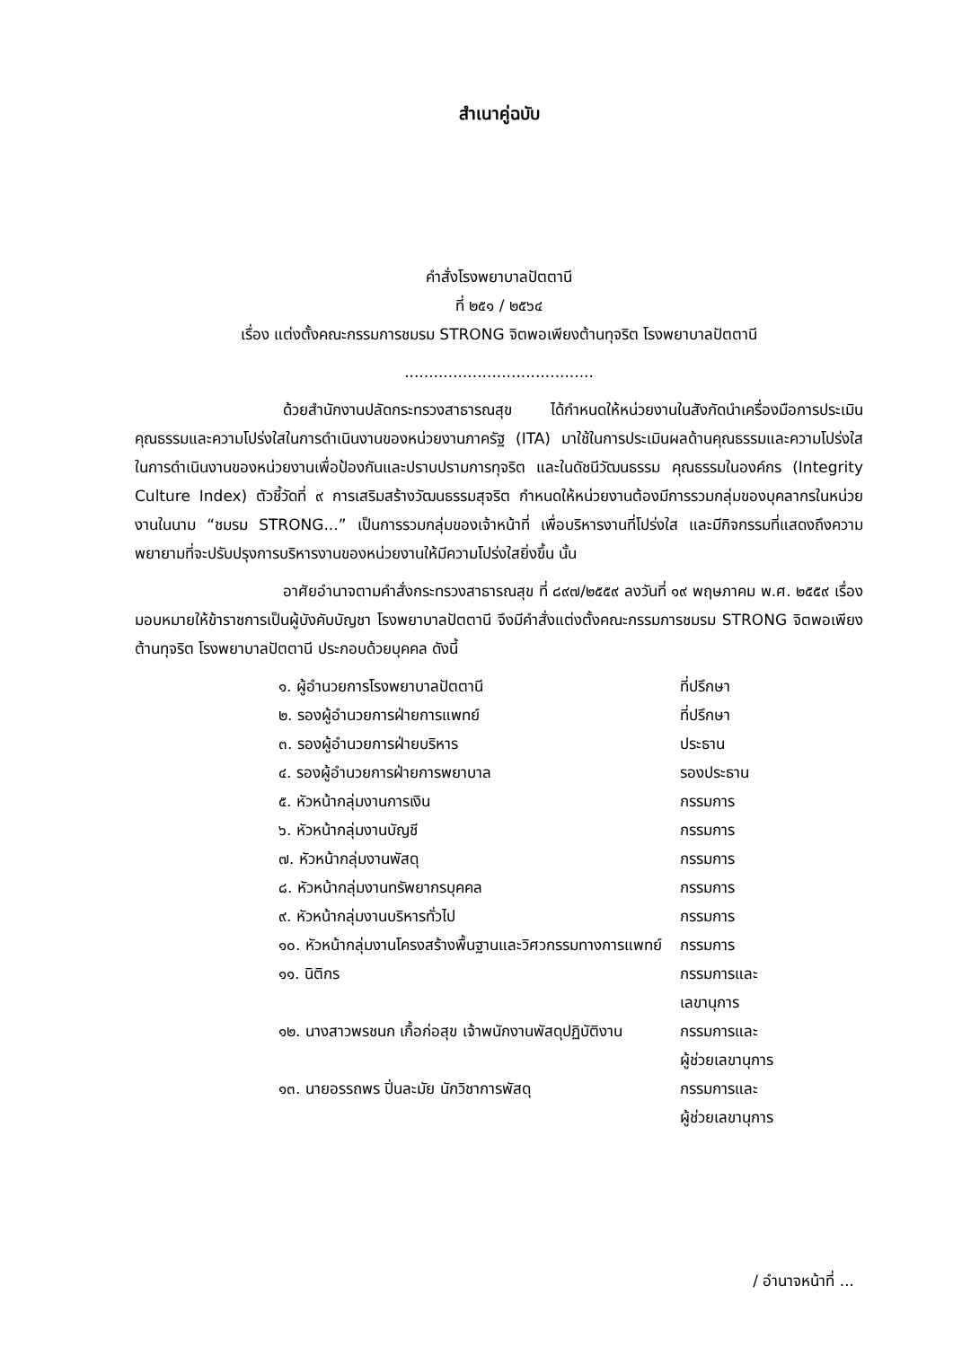สำเนาคู่ฉบับ
คำสั่งโรงพยาบาลปัตตานี
ที่ ๒๕๑ / ๒๕๖๔
เรื่อง แต่งตั้งคณะกรรมการชมรม STRONG จิตพอเพียงต้านทุจริต โรงพยาบาลปัตตานี
.......................................
ด้วยสำนักงานปลัดกระทรวงสาธารณสุข ได้กำหนดให้หน่วยงานในสังกัดนำเครื่องมือการประเมินคุณธรรมและความโปร่งใสในการดำเนินงานของหน่วยงานภาครัฐ (ITA) มาใช้ในการประเมินผลด้านคุณธรรมและความโปร่งใสในการดำเนินงานของหน่วยงานเพื่อป้องกันและปราบปรามการทุจริต และในดัชนีวัฒนธรรม คุณธรรมในองค์กร (Integrity Culture Index) ตัวชี้วัดที่ ๙ การเสริมสร้างวัฒนธรรมสุจริต กำหนดให้หน่วยงานต้องมีการรวมกลุ่มของบุคลากรในหน่วยงานในนาม “ชมรม STRONG...” เป็นการรวมกลุ่มของเจ้าหน้าที่ เพื่อบริหารงานที่โปร่งใส และมีกิจกรรมที่แสดงถึงความพยายามที่จะปรับปรุงการบริหารงานของหน่วยงานให้มีความโปร่งใสยิ่งขึ้น นั้น
อาศัยอำนาจตามคำสั่งกระทรวงสาธารณสุข ที่ ๘๙๗/๒๕๕๙ ลงวันที่ ๑๙ พฤษภาคม พ.ศ. ๒๕๕๙ เรื่องมอบหมายให้ข้าราชการเป็นผู้บังคับบัญชา โรงพยาบาลปัตตานี จึงมีคำสั่งแต่งตั้งคณะกรรมการชมรม STRONG จิตพอเพียง ต้านทุจริต โรงพยาบาลปัตตานี ประกอบด้วยบุคคล ดังนี้
| ๑. ผู้อำนวยการโรงพยาบาลปัตตานี | ที่ปรึกษา |
| ๒. รองผู้อำนวยการฝ่ายการแพทย์ | ที่ปรึกษา |
| ๓. รองผู้อำนวยการฝ่ายบริหาร | ประธาน |
| ๔. รองผู้อำนวยการฝ่ายการพยาบาล | รองประธาน |
| ๕. หัวหน้ากลุ่มงานการเงิน | กรรมการ |
| ๖. หัวหน้ากลุ่มงานบัญชี | กรรมการ |
| ๗. หัวหน้ากลุ่มงานพัสดุ | กรรมการ |
| ๘. หัวหน้ากลุ่มงานทรัพยากรบุคคล | กรรมการ |
| ๙. หัวหน้ากลุ่มงานบริหารทั่วไป | กรรมการ |
| ๑๐. หัวหน้ากลุ่มงานโครงสร้างพื้นฐานและวิศวกรรมทางการแพทย์ | กรรมการ |
| ๑๑. นิติกร | กรรมการและ เลขานุการ |
| ๑๒. นางสาวพรชนก เกื้อก่อสุข เจ้าพนักงานพัสดุปฏิบัติงาน | กรรมการและ ผู้ช่วยเลขานุการ |
| ๑๓. นายอรรถพร ปิ่นละมัย นักวิชาการพัสดุ | กรรมการและ ผู้ช่วยเลขานุการ |
/ อำนาจหน้าที่ ...